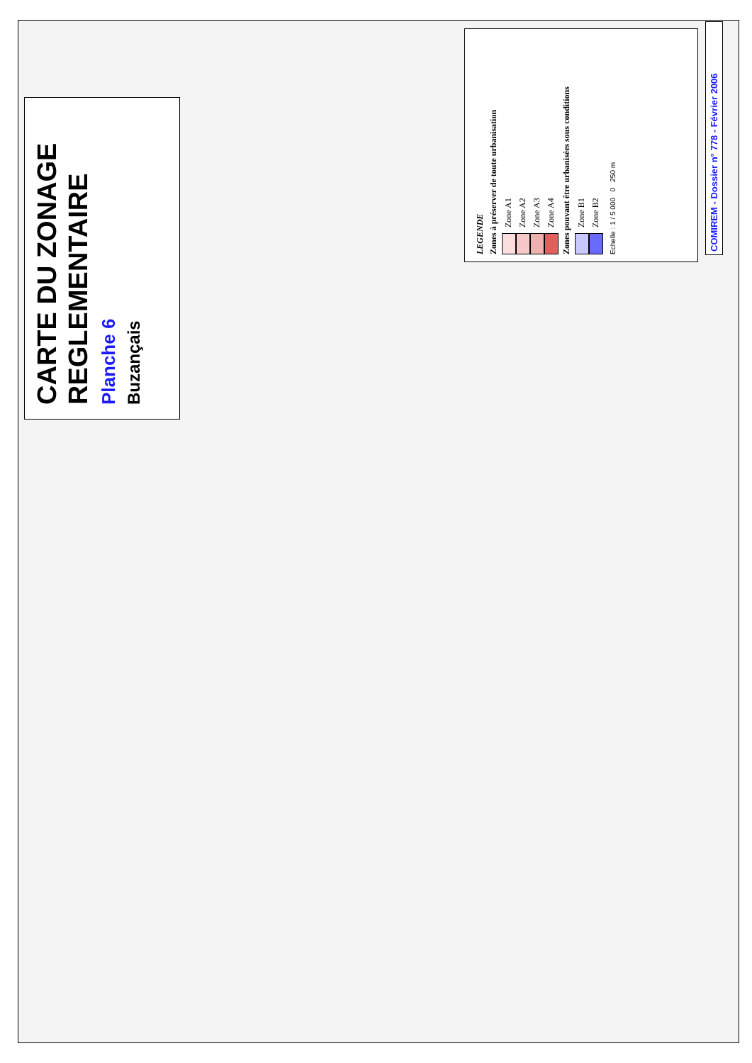CARTE DU ZONAGE
REGLEMENTAIRE
Planche 6
Buzançais
LEGENDE
Zones à préserver de toute urbanisation
Zone A1
Zone A2
Zone A3
Zone A4
Zones pouvant être urbanisées sous conditions
Zone B1
Zone B2
Echelle : 1 / 5 000 0 250 m
COMIREM - Dossier n° 778 - Février 2006